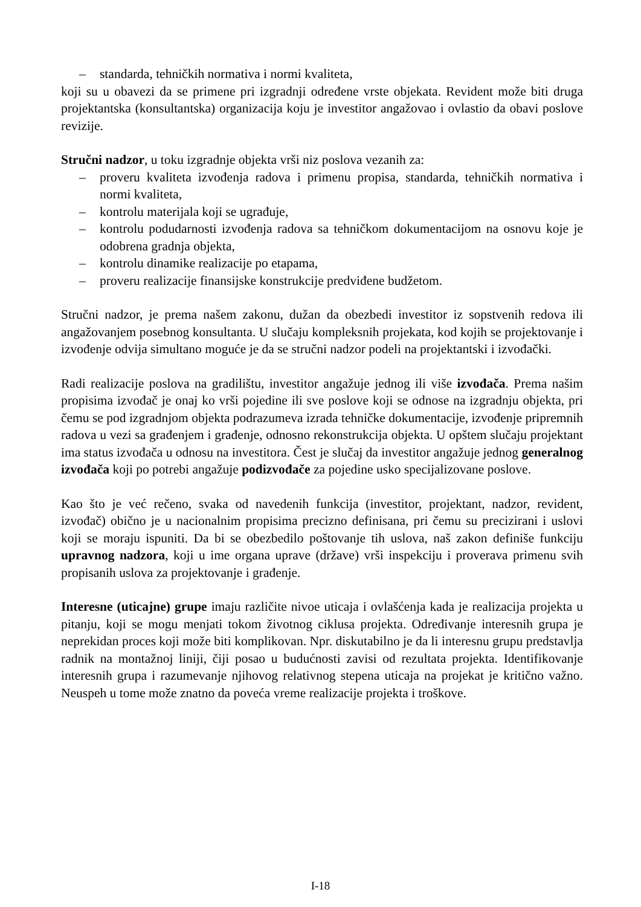– standarda, tehničkih normativa i normi kvaliteta,
koji su u obavezi da se primene pri izgradnji određene vrste objekata. Revident može biti druga projektantska (konsultantska) organizacija koju je investitor angažovao i ovlastio da obavi poslove revizije.
Stručni nadzor, u toku izgradnje objekta vrši niz poslova vezanih za:
– proveru kvaliteta izvođenja radova i primenu propisa, standarda, tehničkih normativa i normi kvaliteta,
– kontrolu materijala koji se ugrađuje,
– kontrolu podudarnosti izvođenja radova sa tehničkom dokumentacijom na osnovu koje je odobrena gradnja objekta,
– kontrolu dinamike realizacije po etapama,
– proveru realizacije finansijske konstrukcije predviđene budžetom.
Stručni nadzor, je prema našem zakonu, dužan da obezbedi investitor iz sopstvenih redova ili angažovanjem posebnog konsultanta. U slučaju kompleksnih projekata, kod kojih se projektovanje i izvođenje odvija simultano moguće je da se stručni nadzor podeli na projektantski i izvođački.
Radi realizacije poslova na gradilištu, investitor angažuje jednog ili više izvođača. Prema našim propisima izvođač je onaj ko vrši pojedine ili sve poslove koji se odnose na izgradnju objekta, pri čemu se pod izgradnjom objekta podrazumeva izrada tehničke dokumentacije, izvođenje pripremnih radova u vezi sa građenjem i građenje, odnosno rekonstrukcija objekta. U opštem slučaju projektant ima status izvođača u odnosu na investitora. Čest je slučaj da investitor angažuje jednog generalnog izvođača koji po potrebi angažuje podizvođače za pojedine usko specijalizovane poslove.
Kao što je već rečeno, svaka od navedenih funkcija (investitor, projektant, nadzor, revident, izvođač) obično je u nacionalnim propisima precizno definisana, pri čemu su precizirani i uslovi koji se moraju ispuniti. Da bi se obezbedilo poštovanje tih uslova, naš zakon definiše funkciju upravnog nadzora, koji u ime organa uprave (države) vrši inspekciju i proverava primenu svih propisanih uslova za projektovanje i građenje.
Interesne (uticajne) grupe imaju različite nivoe uticaja i ovlašćenja kada je realizacija projekta u pitanju, koji se mogu menjati tokom životnog ciklusa projekta. Određivanje interesnih grupa je neprekidan proces koji može biti komplikovan. Npr. diskutabilno je da li interesnu grupu predstavlja radnik na montažnoj liniji, čiji posao u budućnosti zavisi od rezultata projekta. Identifikovanje interesnih grupa i razumevanje njihovog relativnog stepena uticaja na projekat je kritično važno. Neuspeh u tome može znatno da poveća vreme realizacije projekta i troškove.
I-18